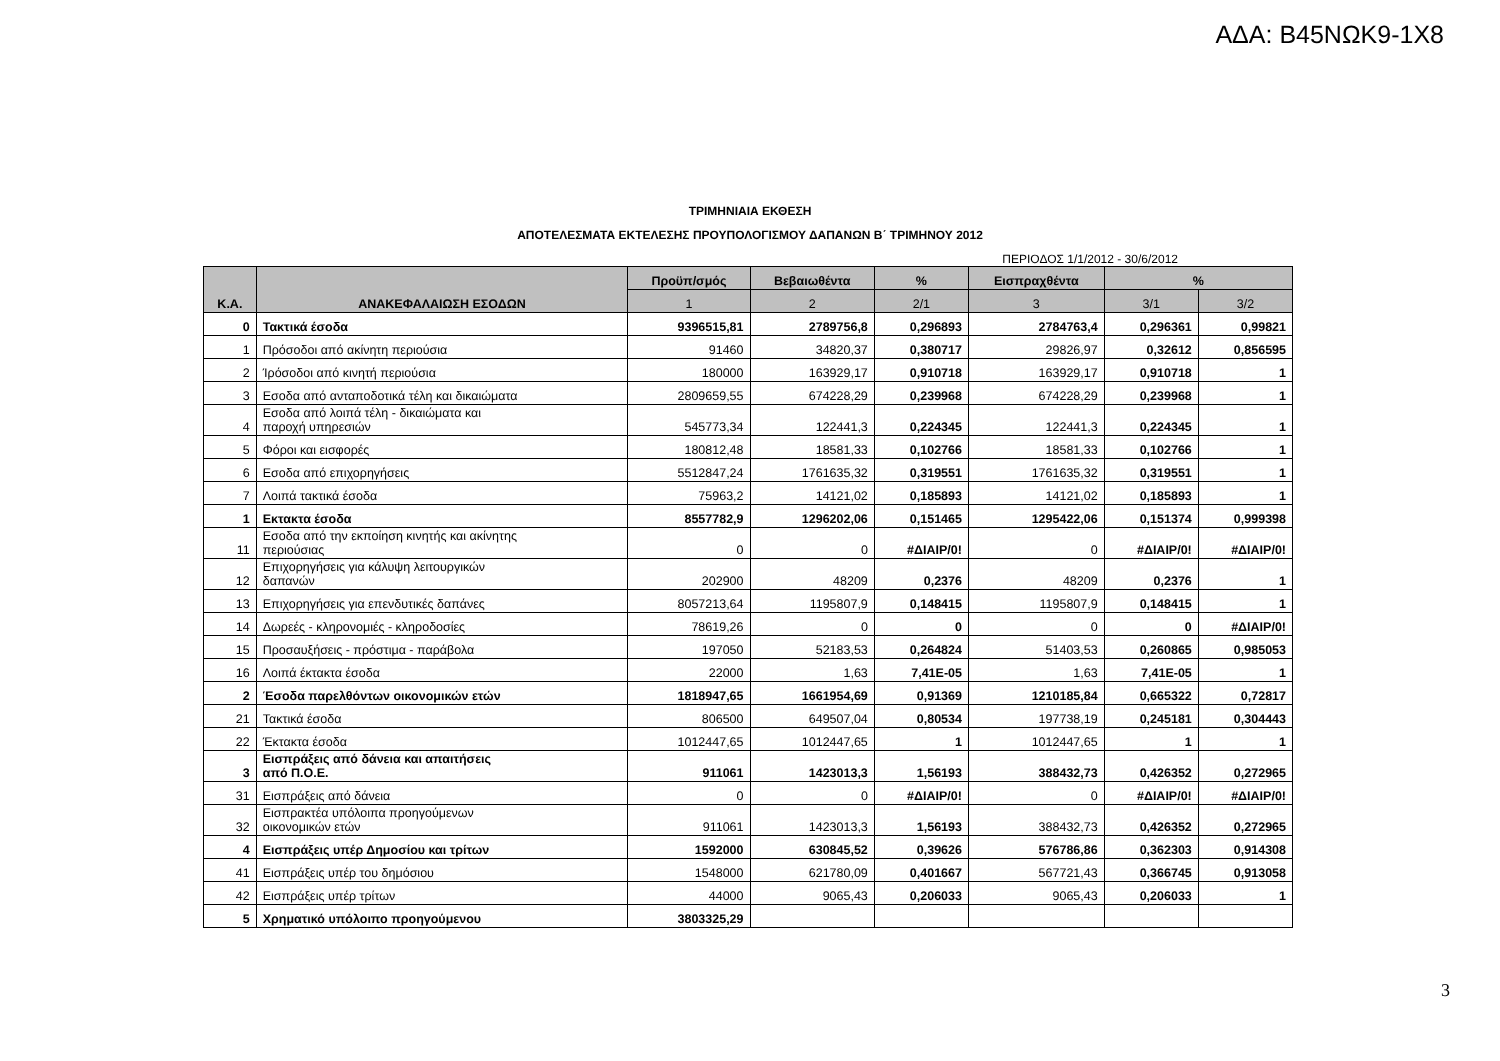ΑΔΑ: Β45ΝΩΚ9-1Χ8
ΤΡΙΜΗΝΙΑΙΑ ΕΚΘΕΣΗ
ΑΠΟΤΕΛΕΣΜΑΤΑ ΕΚΤΕΛΕΣΗΣ ΠΡΟΥΠΟΛΟΓΙΣΜΟΥ ΔΑΠΑΝΩΝ Β΄ ΤΡΙΜΗΝΟΥ 2012
ΠΕΡΙΟΔΟΣ 1/1/2012 - 30/6/2012
| Κ.Α. | ΑΝΑΚΕΦΑΛΑΙΩΣΗ ΕΣΟΔΩΝ | Προϋπ/σμός | Βεβαιωθέντα | % | Εισπραχθέντα | % | |
| --- | --- | --- | --- | --- | --- | --- | --- |
| | | 1 | 2 | 2/1 | 3 | 3/1 | 3/2 |
| 0 | Τακτικά έσοδα | 9396515,81 | 2789756,8 | 0,296893 | 2784763,4 | 0,296361 | 0,99821 |
| 1 | Πρόσοδοι από ακίνητη περιούσια | 91460 | 34820,37 | 0,380717 | 29826,97 | 0,32612 | 0,856595 |
| 2 | Ίρόσοδοι από κινητή περιούσια | 180000 | 163929,17 | 0,910718 | 163929,17 | 0,910718 | 1 |
| 3 | Εσοδα από ανταποδοτικά τέλη και δικαιώματα | 2809659,55 | 674228,29 | 0,239968 | 674228,29 | 0,239968 | 1 |
| 4 | Εσοδα από λοιπά τέλη - δικαιώματα και παροχή υπηρεσιών | 545773,34 | 122441,3 | 0,224345 | 122441,3 | 0,224345 | 1 |
| 5 | Φόροι και εισφορές | 180812,48 | 18581,33 | 0,102766 | 18581,33 | 0,102766 | 1 |
| 6 | Εσοδα από επιχορηγήσεις | 5512847,24 | 1761635,32 | 0,319551 | 1761635,32 | 0,319551 | 1 |
| 7 | Λοιπά τακτικά έσοδα | 75963,2 | 14121,02 | 0,185893 | 14121,02 | 0,185893 | 1 |
| 1 | Εκτακτα έσοδα | 8557782,9 | 1296202,06 | 0,151465 | 1295422,06 | 0,151374 | 0,999398 |
| 11 | Εσοδα από την εκποίηση κινητής και ακίνητης περιούσιας | 0 | 0 | #ΔΙΑΙΡ/0! | 0 | #ΔΙΑΙΡ/0! | #ΔΙΑΙΡ/0! |
| 12 | Επιχορηγήσεις για κάλυψη λειτουργικών δαπανών | 202900 | 48209 | 0,2376 | 48209 | 0,2376 | 1 |
| 13 | Επιχορηγήσεις για επενδυτικές δαπάνες | 8057213,64 | 1195807,9 | 0,148415 | 1195807,9 | 0,148415 | 1 |
| 14 | Δωρεές - κληρονομιές - κληροδοσίες | 78619,26 | 0 | 0 | 0 | 0 | #ΔΙΑΙΡ/0! |
| 15 | Προσαυξήσεις - πρόστιμα - παράβολα | 197050 | 52183,53 | 0,264824 | 51403,53 | 0,260865 | 0,985053 |
| 16 | Λοιπά έκτακτα έσοδα | 22000 | 1,63 | 7,41E-05 | 1,63 | 7,41E-05 | 1 |
| 2 | Έσοδα παρελθόντων οικονομικών ετών | 1818947,65 | 1661954,69 | 0,91369 | 1210185,84 | 0,665322 | 0,72817 |
| 21 | Τακτικά έσοδα | 806500 | 649507,04 | 0,80534 | 197738,19 | 0,245181 | 0,304443 |
| 22 | Έκτακτα έσοδα | 1012447,65 | 1012447,65 | 1 | 1012447,65 | 1 | 1 |
| 3 | Εισπράξεις από δάνεια και απαιτήσεις από Π.Ο.Ε. | 911061 | 1423013,3 | 1,56193 | 388432,73 | 0,426352 | 0,272965 |
| 31 | Εισπράξεις από δάνεια | 0 | 0 | #ΔΙΑΙΡ/0! | 0 | #ΔΙΑΙΡ/0! | #ΔΙΑΙΡ/0! |
| 32 | Εισπρακτέα υπόλοιπα προηγούμενων οικονομικών ετών | 911061 | 1423013,3 | 1,56193 | 388432,73 | 0,426352 | 0,272965 |
| 4 | Εισπράξεις υπέρ Δημοσίου και τρίτων | 1592000 | 630845,52 | 0,39626 | 576786,86 | 0,362303 | 0,914308 |
| 41 | Εισπράξεις υπέρ του δημόσιου | 1548000 | 621780,09 | 0,401667 | 567721,43 | 0,366745 | 0,913058 |
| 42 | Εισπράξεις υπέρ τρίτων | 44000 | 9065,43 | 0,206033 | 9065,43 | 0,206033 | 1 |
| 5 | Χρηματικό υπόλοιπο προηγούμενου | 3803325,29 | | | | | |
3